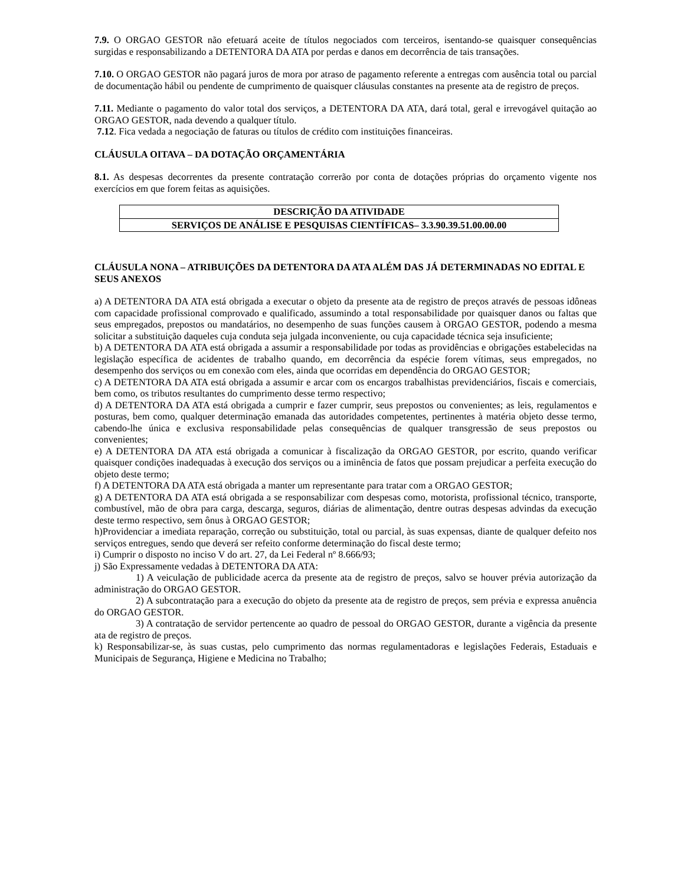7.9. O ORGAO GESTOR não efetuará aceite de títulos negociados com terceiros, isentando-se quaisquer consequências surgidas e responsabilizando a DETENTORA DA ATA por perdas e danos em decorrência de tais transações.
7.10. O ORGAO GESTOR não pagará juros de mora por atraso de pagamento referente a entregas com ausência total ou parcial de documentação hábil ou pendente de cumprimento de quaisquer cláusulas constantes na presente ata de registro de preços.
7.11. Mediante o pagamento do valor total dos serviços, a DETENTORA DA ATA, dará total, geral e irrevogável quitação ao ORGAO GESTOR, nada devendo a qualquer título.
7.12. Fica vedada a negociação de faturas ou títulos de crédito com instituições financeiras.
CLÁUSULA OITAVA – DA DOTAÇÃO ORÇAMENTÁRIA
8.1. As despesas decorrentes da presente contratação correrão por conta de dotações próprias do orçamento vigente nos exercícios em que forem feitas as aquisições.
| DESCRIÇÃO DA ATIVIDADE |
| SERVIÇOS DE ANÁLISE E PESQUISAS CIENTÍFICAS– 3.3.90.39.51.00.00.00 |
CLÁUSULA NONA – ATRIBUIÇÕES DA DETENTORA DA ATA ALÉM DAS JÁ DETERMINADAS NO EDITAL E SEUS ANEXOS
a) A DETENTORA DA ATA está obrigada a executar o objeto da presente ata de registro de preços através de pessoas idôneas com capacidade profissional comprovado e qualificado, assumindo a total responsabilidade por quaisquer danos ou faltas que seus empregados, prepostos ou mandatários, no desempenho de suas funções causem à ORGAO GESTOR, podendo a mesma solicitar a substituição daqueles cuja conduta seja julgada inconveniente, ou cuja capacidade técnica seja insuficiente;
b) A DETENTORA DA ATA está obrigada a assumir a responsabilidade por todas as providências e obrigações estabelecidas na legislação específica de acidentes de trabalho quando, em decorrência da espécie forem vítimas, seus empregados, no desempenho dos serviços ou em conexão com eles, ainda que ocorridas em dependência do ORGAO GESTOR;
c) A DETENTORA DA ATA está obrigada a assumir e arcar com os encargos trabalhistas previdenciários, fiscais e comerciais, bem como, os tributos resultantes do cumprimento desse termo respectivo;
d) A DETENTORA DA ATA está obrigada a cumprir e fazer cumprir, seus prepostos ou convenientes; as leis, regulamentos e posturas, bem como, qualquer determinação emanada das autoridades competentes, pertinentes à matéria objeto desse termo, cabendo-lhe única e exclusiva responsabilidade pelas consequências de qualquer transgressão de seus prepostos ou convenientes;
e) A DETENTORA DA ATA está obrigada a comunicar à fiscalização da ORGAO GESTOR, por escrito, quando verificar quaisquer condições inadequadas à execução dos serviços ou a iminência de fatos que possam prejudicar a perfeita execução do objeto deste termo;
f) A DETENTORA DA ATA está obrigada a manter um representante para tratar com a ORGAO GESTOR;
g) A DETENTORA DA ATA está obrigada a se responsabilizar com despesas como, motorista, profissional técnico, transporte, combustível, mão de obra para carga, descarga, seguros, diárias de alimentação, dentre outras despesas advindas da execução deste termo respectivo, sem ônus à ORGAO GESTOR;
h)Providenciar a imediata reparação, correção ou substituição, total ou parcial, às suas expensas, diante de qualquer defeito nos serviços entregues, sendo que deverá ser refeito conforme determinação do fiscal deste termo;
i) Cumprir o disposto no inciso V do art. 27, da Lei Federal nº 8.666/93;
j) São Expressamente vedadas à DETENTORA DA ATA:
1) A veiculação de publicidade acerca da presente ata de registro de preços, salvo se houver prévia autorização da administração do ORGAO GESTOR.
2) A subcontratação para a execução do objeto da presente ata de registro de preços, sem prévia e expressa anuência do ORGAO GESTOR.
3) A contratação de servidor pertencente ao quadro de pessoal do ORGAO GESTOR, durante a vigência da presente ata de registro de preços.
k) Responsabilizar-se, às suas custas, pelo cumprimento das normas regulamentadoras e legislações Federais, Estaduais e Municipais de Segurança, Higiene e Medicina no Trabalho;